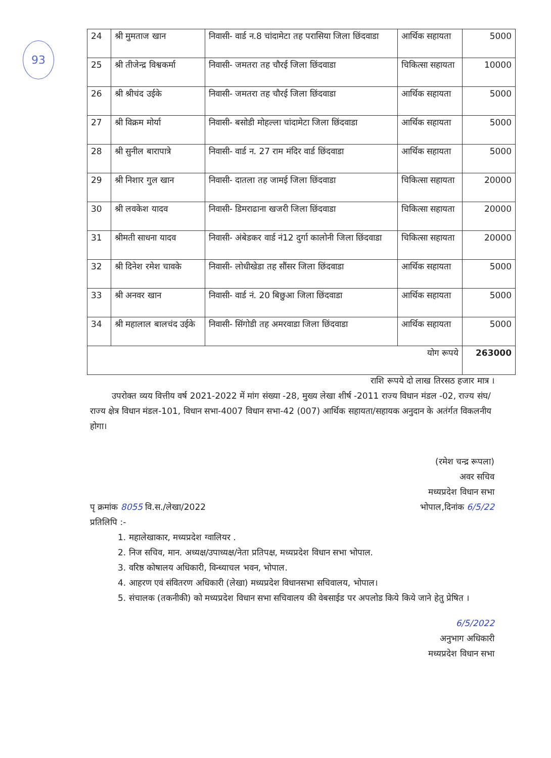93
| 24 | श्री मुमताज खान | निवासी- वार्ड न.8 चांदामेटा तह परासिया जिला छिंदवाडा | आर्थिक सहायता | 5000 |
| 25 | श्री तीजेन्द्र विश्वकर्मा | निवासी- जमतरा तह चौरई जिला छिंदवाडा | चिकित्सा सहायता | 10000 |
| 26 | श्री श्रीचंद उईके | निवासी- जमतरा तह चौरई जिला छिंदवाडा | आर्थिक सहायता | 5000 |
| 27 | श्री विक्रम मोर्या | निवासी- बसोडी मोहल्ला चांदामेटा जिला छिंदवाडा | आर्थिक सहायता | 5000 |
| 28 | श्री सुनील बारापात्रे | निवासी- वार्ड न. 27 राम मंदिर वार्ड छिंदवाडा | आर्थिक सहायता | 5000 |
| 29 | श्री निशार गुल खान | निवासी- दातला तह जामई जिला छिंदवाडा | चिकित्सा सहायता | 20000 |
| 30 | श्री लवकेश यादव | निवासी- डिमराढाना खजरी जिला छिंदवाडा | चिकित्सा सहायता | 20000 |
| 31 | श्रीमती साधना यादव | निवासी- अंबेडकर वार्ड नं12 दुर्गा कालोनी जिला छिंदवाडा | चिकित्सा सहायता | 20000 |
| 32 | श्री दिनेश रमेश चावके | निवासी- लोधीखेडा तह सौंसर जिला छिंदवाडा | आर्थिक सहायता | 5000 |
| 33 | श्री अनवर खान | निवासी- वार्ड नं. 20 बिछुआ जिला छिंदवाडा | आर्थिक सहायता | 5000 |
| 34 | श्री महालाल बालचंद उईके | निवासी- सिंगोडी तह अमरवाडा जिला छिंदवाडा | आर्थिक सहायता | 5000 |
| योग रूपये | | | | 263000 |
राशि रूपये दो लाख तिरसठ हजार मात्र ।
उपरोक्त व्यय वित्तीय वर्ष 2021-2022 में मांग संख्या -28, मुख्य लेखा शीर्ष -2011 राज्य विधान मंडल -02, राज्य संघ/राज्य क्षेत्र विधान मंडल-101, विधान सभा-4007 विधान सभा-42 (007) आर्थिक सहायता/सहायक अनुदान के अतंर्गत विकलनीय होगा।
(रमेश चन्द्र रूपला)
अवर सचिव
मध्यप्रदेश विधान सभा
पृ क्रमांक 8055 वि.स./लेखा/2022 भोपाल,दिनांक 6/5/22
प्रतिलिपि :-
1. महालेखाकार, मध्यप्रदेश ग्वालियर .
2. निज सचिव, मान. अध्यक्ष/उपाध्यक्ष/नेता प्रतिपक्ष, मध्यप्रदेश विधान सभा भोपाल.
3. वरिष्ठ कोषालय अधिकारी, विन्ध्याचल भवन, भोपाल.
4. आहरण एवं संवितरण अधिकारी (लेखा) मध्यप्रदेश विधानसभा सचिवालय, भोपाल।
5. संचालक (तकनीकी) को मध्यप्रदेश विधान सभा सचिवालय की वेबसाईड पर अपलोड किये किये जाने हेतु प्रेषित ।
6/5/2022
अनुभाग अधिकारी
मध्यप्रदेश विधान सभा